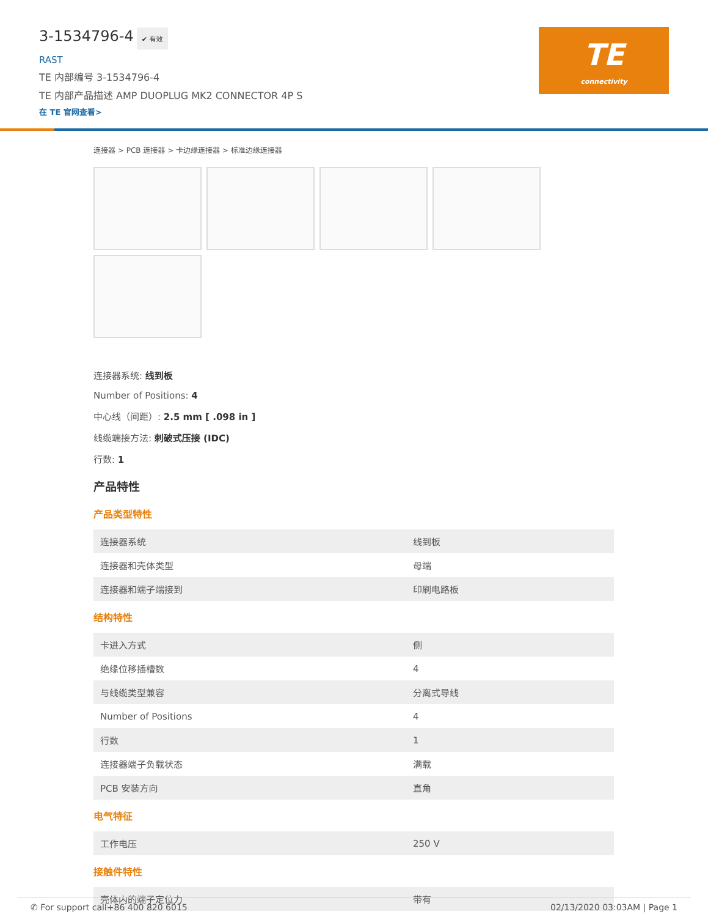3-1534796-4 ✔ 有效
RAST
TE 内部编号 3-1534796-4
TE 内部产品描述 AMP DUOPLUG MK2 CONNECTOR 4P S
在 TE 官网查看>
TE
connectivity
连接器 > PCB 连接器 > 卡边缘连接器 > 标准边缘连接器
连接器系统: 线到板
Number of Positions: 4
中心线（间距）: 2.5 mm [ .098 in ]
线缆端接方法: 刺破式压接 (IDC)
行数: 1
产品特性
产品类型特性
| 连接器系统 | 线到板 |
| 连接器和壳体类型 | 母端 |
| 连接器和端子端接到 | 印刷电路板 |
结构特性
| 卡进入方式 | 侧 |
| 绝缘位移插槽数 | 4 |
| 与线缆类型兼容 | 分离式导线 |
| Number of Positions | 4 |
| 行数 | 1 |
| 连接器端子负载状态 | 满载 |
| PCB 安装方向 | 直角 |
电气特征
| 工作电压 | 250 V |
接触件特性
| 壳体内的端子定位力 | 带有 |
✆ For support call+86 400 820 6015 02/13/2020 03:03AM | Page 1